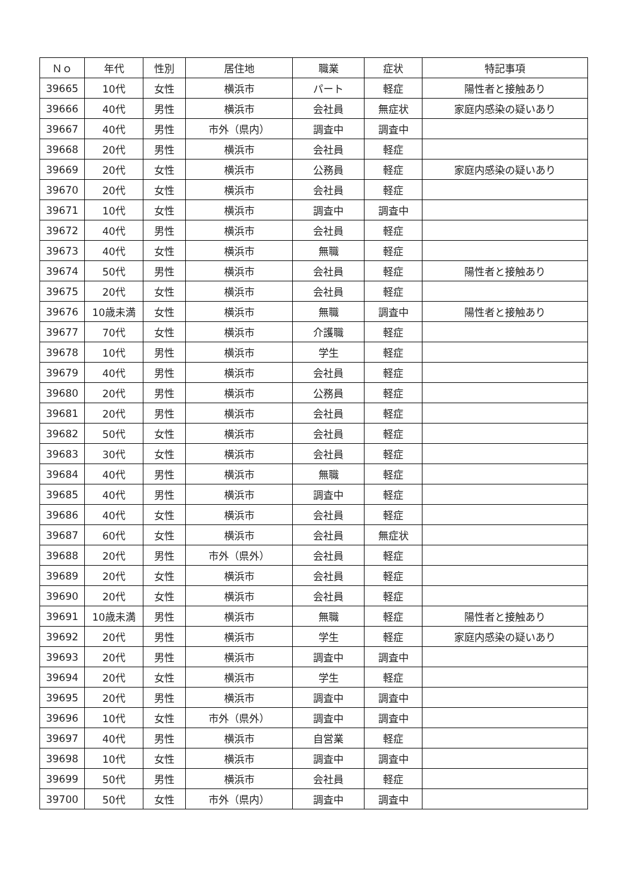| Ｎｏ | 年代 | 性別 | 居住地 | 職業 | 症状 | 特記事項 |
| --- | --- | --- | --- | --- | --- | --- |
| 39665 | 10代 | 女性 | 横浜市 | パート | 軽症 | 陽性者と接触あり |
| 39666 | 40代 | 男性 | 横浜市 | 会社員 | 無症状 | 家庭内感染の疑いあり |
| 39667 | 40代 | 男性 | 市外（県内） | 調査中 | 調査中 | |
| 39668 | 20代 | 男性 | 横浜市 | 会社員 | 軽症 | |
| 39669 | 20代 | 女性 | 横浜市 | 公務員 | 軽症 | 家庭内感染の疑いあり |
| 39670 | 20代 | 女性 | 横浜市 | 会社員 | 軽症 | |
| 39671 | 10代 | 女性 | 横浜市 | 調査中 | 調査中 | |
| 39672 | 40代 | 男性 | 横浜市 | 会社員 | 軽症 | |
| 39673 | 40代 | 女性 | 横浜市 | 無職 | 軽症 | |
| 39674 | 50代 | 男性 | 横浜市 | 会社員 | 軽症 | 陽性者と接触あり |
| 39675 | 20代 | 女性 | 横浜市 | 会社員 | 軽症 | |
| 39676 | 10歳未満 | 女性 | 横浜市 | 無職 | 調査中 | 陽性者と接触あり |
| 39677 | 70代 | 女性 | 横浜市 | 介護職 | 軽症 | |
| 39678 | 10代 | 男性 | 横浜市 | 学生 | 軽症 | |
| 39679 | 40代 | 男性 | 横浜市 | 会社員 | 軽症 | |
| 39680 | 20代 | 男性 | 横浜市 | 公務員 | 軽症 | |
| 39681 | 20代 | 男性 | 横浜市 | 会社員 | 軽症 | |
| 39682 | 50代 | 女性 | 横浜市 | 会社員 | 軽症 | |
| 39683 | 30代 | 女性 | 横浜市 | 会社員 | 軽症 | |
| 39684 | 40代 | 男性 | 横浜市 | 無職 | 軽症 | |
| 39685 | 40代 | 男性 | 横浜市 | 調査中 | 軽症 | |
| 39686 | 40代 | 女性 | 横浜市 | 会社員 | 軽症 | |
| 39687 | 60代 | 女性 | 横浜市 | 会社員 | 無症状 | |
| 39688 | 20代 | 男性 | 市外（県外） | 会社員 | 軽症 | |
| 39689 | 20代 | 女性 | 横浜市 | 会社員 | 軽症 | |
| 39690 | 20代 | 女性 | 横浜市 | 会社員 | 軽症 | |
| 39691 | 10歳未満 | 男性 | 横浜市 | 無職 | 軽症 | 陽性者と接触あり |
| 39692 | 20代 | 男性 | 横浜市 | 学生 | 軽症 | 家庭内感染の疑いあり |
| 39693 | 20代 | 男性 | 横浜市 | 調査中 | 調査中 | |
| 39694 | 20代 | 女性 | 横浜市 | 学生 | 軽症 | |
| 39695 | 20代 | 男性 | 横浜市 | 調査中 | 調査中 | |
| 39696 | 10代 | 女性 | 市外（県外） | 調査中 | 調査中 | |
| 39697 | 40代 | 男性 | 横浜市 | 自営業 | 軽症 | |
| 39698 | 10代 | 女性 | 横浜市 | 調査中 | 調査中 | |
| 39699 | 50代 | 男性 | 横浜市 | 会社員 | 軽症 | |
| 39700 | 50代 | 女性 | 市外（県内） | 調査中 | 調査中 | |